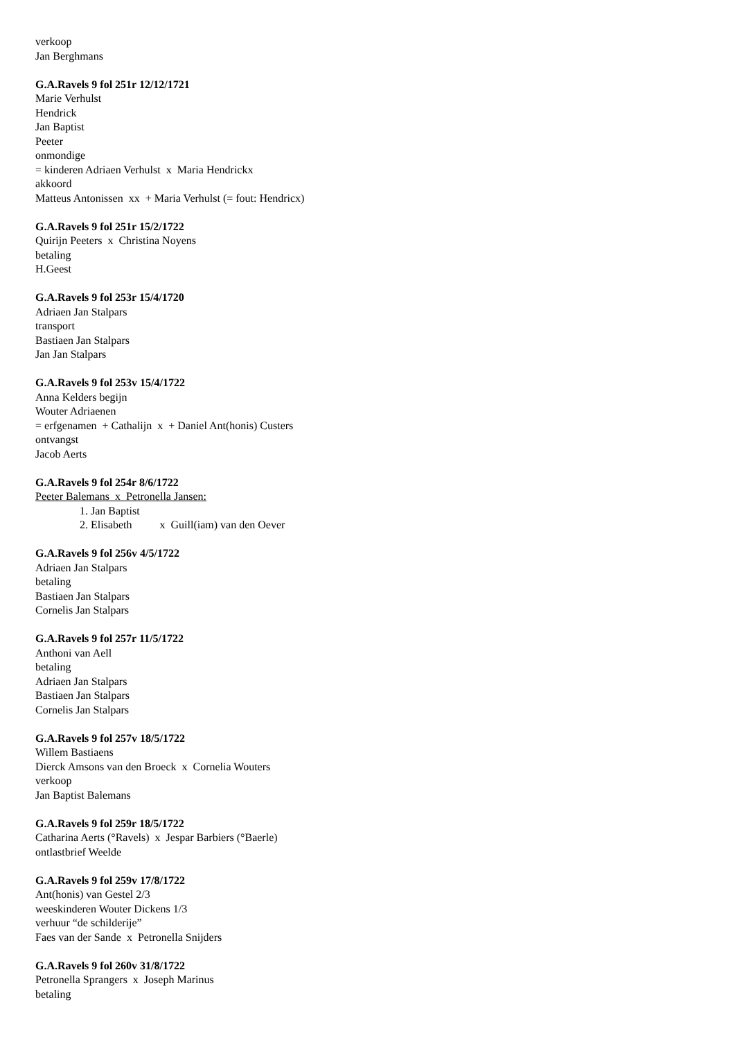verkoop
Jan Berghmans
G.A.Ravels 9 fol 251r 12/12/1721
Marie Verhulst
Hendrick
Jan Baptist
Peeter
onmondige
= kinderen Adriaen Verhulst x Maria Hendrickx
akkoord
Matteus Antonissen xx + Maria Verhulst (= fout: Hendricx)
G.A.Ravels 9 fol 251r 15/2/1722
Quirijn Peeters x Christina Noyens
betaling
H.Geest
G.A.Ravels 9 fol 253r 15/4/1720
Adriaen Jan Stalpars
transport
Bastiaen Jan Stalpars
Jan Jan Stalpars
G.A.Ravels 9 fol 253v 15/4/1722
Anna Kelders begijn
Wouter Adriaenen
= erfgenamen + Cathalijn x + Daniel Ant(honis) Custers
ontvangst
Jacob Aerts
G.A.Ravels 9 fol 254r 8/6/1722
Peeter Balemans x Petronella Jansen:
1. Jan Baptist
2. Elisabeth x Guill(iam) van den Oever
G.A.Ravels 9 fol 256v 4/5/1722
Adriaen Jan Stalpars
betaling
Bastiaen Jan Stalpars
Cornelis Jan Stalpars
G.A.Ravels 9 fol 257r 11/5/1722
Anthoni van Aell
betaling
Adriaen Jan Stalpars
Bastiaen Jan Stalpars
Cornelis Jan Stalpars
G.A.Ravels 9 fol 257v 18/5/1722
Willem Bastiaens
Dierck Amsons van den Broeck x Cornelia Wouters
verkoop
Jan Baptist Balemans
G.A.Ravels 9 fol 259r 18/5/1722
Catharina Aerts (°Ravels) x Jespar Barbiers (°Baerle)
ontlastbrief Weelde
G.A.Ravels 9 fol 259v 17/8/1722
Ant(honis) van Gestel 2/3
weeskinderen Wouter Dickens 1/3
verhuur “de schilderije”
Faes van der Sande x Petronella Snijders
G.A.Ravels 9 fol 260v 31/8/1722
Petronella Sprangers x Joseph Marinus
betaling